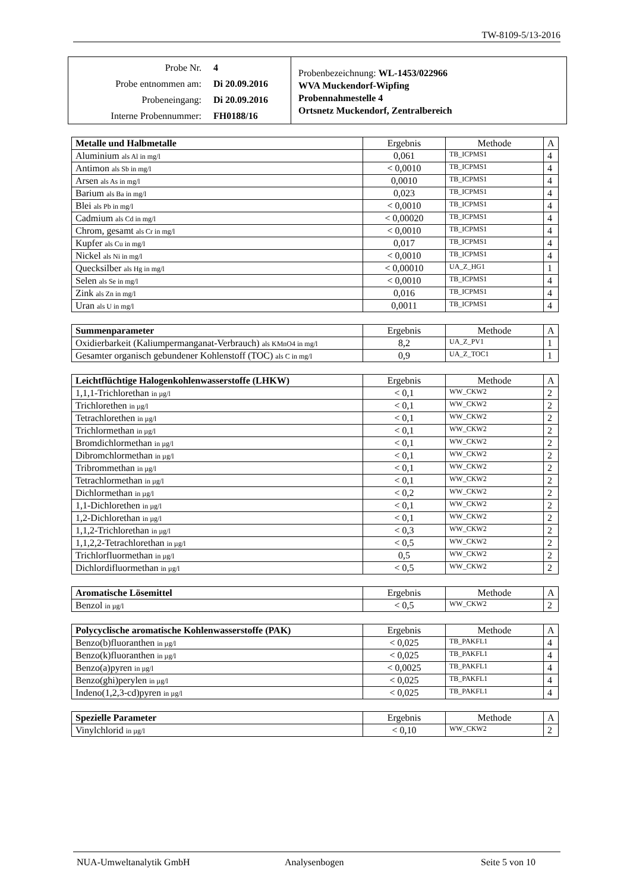TW-8109-5/13-2016
Probe Nr. 4
Probe entnommen am: Di 20.09.2016
Probeneingang: Di 20.09.2016
Interne Probennummer: FH0188/16
Probenbezeichnung: WL-1453/022966
WVA Muckendorf-Wipfing
Probennahmestelle 4
Ortsnetz Muckendorf, Zentralbereich
| Metalle und Halbmetalle | Ergebnis | Methode | A |
| --- | --- | --- | --- |
| Aluminium als Al in mg/l | 0,061 | TB_ICPMS1 | 4 |
| Antimon als Sb in mg/l | < 0,0010 | TB_ICPMS1 | 4 |
| Arsen als As in mg/l | 0,0010 | TB_ICPMS1 | 4 |
| Barium als Ba in mg/l | 0,023 | TB_ICPMS1 | 4 |
| Blei als Pb in mg/l | < 0,0010 | TB_ICPMS1 | 4 |
| Cadmium als Cd in mg/l | < 0,00020 | TB_ICPMS1 | 4 |
| Chrom, gesamt als Cr in mg/l | < 0,0010 | TB_ICPMS1 | 4 |
| Kupfer als Cu in mg/l | 0,017 | TB_ICPMS1 | 4 |
| Nickel als Ni in mg/l | < 0,0010 | TB_ICPMS1 | 4 |
| Quecksilber als Hg in mg/l | < 0,00010 | UA_Z_HG1 | 1 |
| Selen als Se in mg/l | < 0,0010 | TB_ICPMS1 | 4 |
| Zink als Zn in mg/l | 0,016 | TB_ICPMS1 | 4 |
| Uran als U in mg/l | 0,0011 | TB_ICPMS1 | 4 |
| Summenparameter | Ergebnis | Methode | A |
| --- | --- | --- | --- |
| Oxidierbarkeit (Kaliumpermanganat-Verbrauch) als KMnO4 in mg/l | 8,2 | UA_Z_PV1 | 1 |
| Gesamter organisch gebundener Kohlenstoff (TOC) als C in mg/l | 0,9 | UA_Z_TOC1 | 1 |
| Leichtflüchtige Halogenkohlenwasserstoffe (LHKW) | Ergebnis | Methode | A |
| --- | --- | --- | --- |
| 1,1,1-Trichlorethan in µg/l | < 0,1 | WW_CKW2 | 2 |
| Trichlorethen in µg/l | < 0,1 | WW_CKW2 | 2 |
| Tetrachlorethen in µg/l | < 0,1 | WW_CKW2 | 2 |
| Trichlormethan in µg/l | < 0,1 | WW_CKW2 | 2 |
| Bromdichlormethan in µg/l | < 0,1 | WW_CKW2 | 2 |
| Dibromchlormethan in µg/l | < 0,1 | WW_CKW2 | 2 |
| Tribrommethan in µg/l | < 0,1 | WW_CKW2 | 2 |
| Tetrachlormethan in µg/l | < 0,1 | WW_CKW2 | 2 |
| Dichlormethan in µg/l | < 0,2 | WW_CKW2 | 2 |
| 1,1-Dichlorethen in µg/l | < 0,1 | WW_CKW2 | 2 |
| 1,2-Dichlorethan in µg/l | < 0,1 | WW_CKW2 | 2 |
| 1,1,2-Trichlorethan in µg/l | < 0,3 | WW_CKW2 | 2 |
| 1,1,2,2-Tetrachlorethan in µg/l | < 0,5 | WW_CKW2 | 2 |
| Trichlorfluormethan in µg/l | 0,5 | WW_CKW2 | 2 |
| Dichlordifluormethan in µg/l | < 0,5 | WW_CKW2 | 2 |
| Aromatische Lösemittel | Ergebnis | Methode | A |
| --- | --- | --- | --- |
| Benzol in µg/l | < 0,5 | WW_CKW2 | 2 |
| Polycyclische aromatische Kohlenwasserstoffe (PAK) | Ergebnis | Methode | A |
| --- | --- | --- | --- |
| Benzo(b)fluoranthen in µg/l | < 0,025 | TB_PAKFL1 | 4 |
| Benzo(k)fluoranthen in µg/l | < 0,025 | TB_PAKFL1 | 4 |
| Benzo(a)pyren in µg/l | < 0,0025 | TB_PAKFL1 | 4 |
| Benzo(ghi)perylen in µg/l | < 0,025 | TB_PAKFL1 | 4 |
| Indeno(1,2,3-cd)pyren in µg/l | < 0,025 | TB_PAKFL1 | 4 |
| Spezielle Parameter | Ergebnis | Methode | A |
| --- | --- | --- | --- |
| Vinylchlorid in µg/l | < 0,10 | WW_CKW2 | 2 |
NUA-Umweltanalytik GmbH Analysenbogen Seite 5 von 10